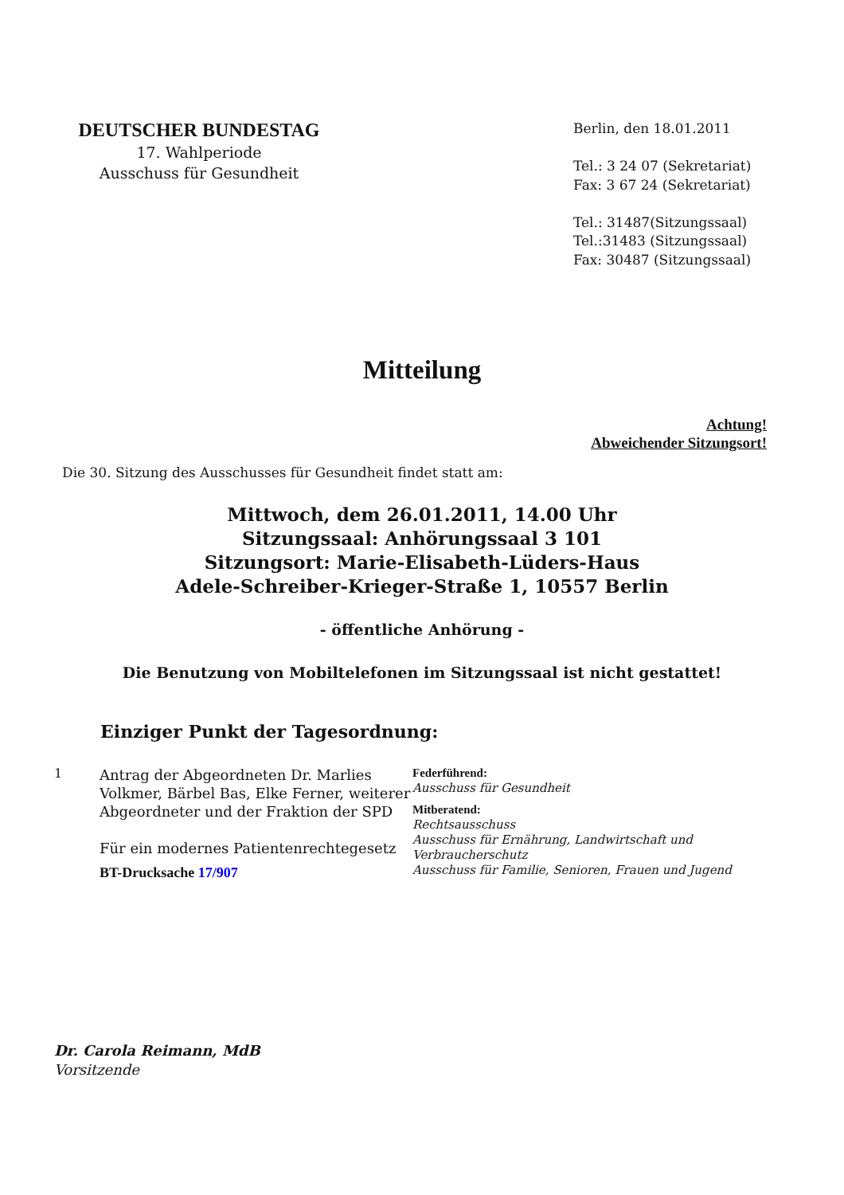DEUTSCHER BUNDESTAG
17. Wahlperiode
Ausschuss für Gesundheit
Berlin, den 18.01.2011
Tel.: 3 24 07 (Sekretariat)
Fax: 3 67 24 (Sekretariat)
Tel.: 31487(Sitzungssaal)
Tel.:31483 (Sitzungssaal)
Fax: 30487 (Sitzungssaal)
Mitteilung
Achtung!
Abweichender Sitzungsort!
Die 30. Sitzung des Ausschusses für Gesundheit findet statt am:
Mittwoch, dem 26.01.2011, 14.00 Uhr
Sitzungssaal: Anhörungssaal 3 101
Sitzungsort: Marie-Elisabeth-Lüders-Haus
Adele-Schreiber-Krieger-Straße 1, 10557 Berlin
- öffentliche Anhörung -
Die Benutzung von Mobiltelefonen im Sitzungssaal ist nicht gestattet!
Einziger Punkt der Tagesordnung:
1
Antrag der Abgeordneten Dr. Marlies Volkmer, Bärbel Bas, Elke Ferner, weiterer Abgeordneter und der Fraktion der SPD
Für ein modernes Patientenrechtegesetz
BT-Drucksache 17/907
Federführend:
Ausschuss für Gesundheit
Mitberatend:
Rechtsausschuss
Ausschuss für Ernährung, Landwirtschaft und
Verbraucherschutz
Ausschuss für Familie, Senioren, Frauen und Jugend
Dr. Carola Reimann, MdB
Vorsitzende